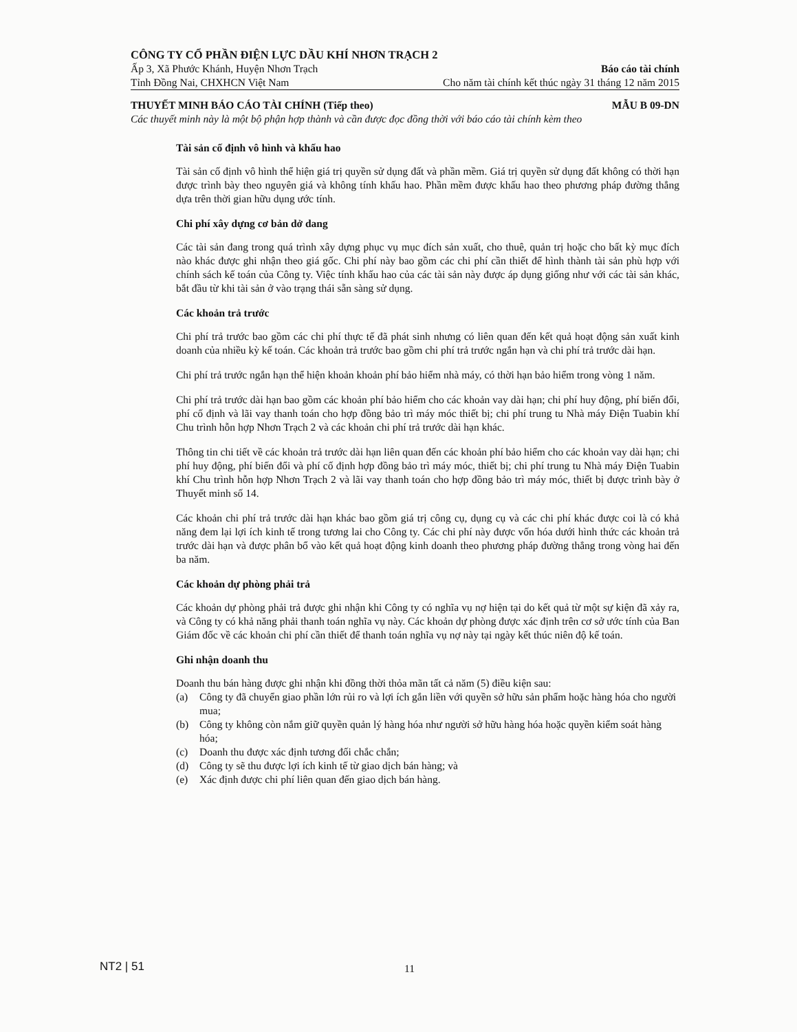CÔNG TY CỔ PHẦN ĐIỆN LỰC DẦU KHÍ NHƠN TRẠCH 2
Ấp 3, Xã Phước Khánh, Huyện Nhơn Trạch Báo cáo tài chính
Tỉnh Đồng Nai, CHXHCN Việt Nam Cho năm tài chính kết thúc ngày 31 tháng 12 năm 2015
THUYẾT MINH BÁO CÁO TÀI CHÍNH (Tiếp theo) MẪU B 09-DN
Các thuyết minh này là một bộ phận hợp thành và cần được đọc đồng thời với báo cáo tài chính kèm theo
Tài sản cố định vô hình và khấu hao
Tài sản cố định vô hình thể hiện giá trị quyền sử dụng đất và phần mềm. Giá trị quyền sử dụng đất không có thời hạn được trình bày theo nguyên giá và không tính khấu hao. Phần mềm được khấu hao theo phương pháp đường thẳng dựa trên thời gian hữu dụng ước tính.
Chi phí xây dựng cơ bản dở dang
Các tài sản đang trong quá trình xây dựng phục vụ mục đích sản xuất, cho thuê, quản trị hoặc cho bất kỳ mục đích nào khác được ghi nhận theo giá gốc. Chi phí này bao gồm các chi phí cần thiết để hình thành tài sản phù hợp với chính sách kế toán của Công ty. Việc tính khấu hao của các tài sản này được áp dụng giống như với các tài sản khác, bắt đầu từ khi tài sản ở vào trạng thái sẵn sàng sử dụng.
Các khoản trả trước
Chi phí trả trước bao gồm các chi phí thực tế đã phát sinh nhưng có liên quan đến kết quả hoạt động sản xuất kinh doanh của nhiều kỳ kế toán. Các khoản trả trước bao gồm chi phí trả trước ngắn hạn và chi phí trả trước dài hạn.
Chi phí trả trước ngắn hạn thể hiện khoản khoản phí bảo hiểm nhà máy, có thời hạn bảo hiểm trong vòng 1 năm.
Chi phí trả trước dài hạn bao gồm các khoản phí bảo hiểm cho các khoản vay dài hạn; chi phí huy động, phí biến đổi, phí cố định và lãi vay thanh toán cho hợp đồng bảo trì máy móc thiết bị; chi phí trung tu Nhà máy Điện Tuabin khí Chu trình hỗn hợp Nhơn Trạch 2 và các khoản chi phí trả trước dài hạn khác.
Thông tin chi tiết về các khoản trả trước dài hạn liên quan đến các khoản phí bảo hiểm cho các khoản vay dài hạn; chi phí huy động, phí biến đổi và phí cố định hợp đồng bảo trì máy móc, thiết bị; chi phí trung tu Nhà máy Điện Tuabin khí Chu trình hỗn hợp Nhơn Trạch 2 và lãi vay thanh toán cho hợp đồng bảo trì máy móc, thiết bị được trình bày ở Thuyết minh số 14.
Các khoản chi phí trả trước dài hạn khác bao gồm giá trị công cụ, dụng cụ và các chi phí khác được coi là có khả năng đem lại lợi ích kinh tế trong tương lai cho Công ty. Các chi phí này được vốn hóa dưới hình thức các khoản trả trước dài hạn và được phân bổ vào kết quả hoạt động kinh doanh theo phương pháp đường thẳng trong vòng hai đến ba năm.
Các khoản dự phòng phải trả
Các khoản dự phòng phải trả được ghi nhận khi Công ty có nghĩa vụ nợ hiện tại do kết quả từ một sự kiện đã xảy ra, và Công ty có khả năng phải thanh toán nghĩa vụ này. Các khoản dự phòng được xác định trên cơ sở ước tính của Ban Giám đốc về các khoản chi phí cần thiết để thanh toán nghĩa vụ nợ này tại ngày kết thúc niên độ kế toán.
Ghi nhận doanh thu
Doanh thu bán hàng được ghi nhận khi đồng thời thỏa mãn tất cả năm (5) điều kiện sau:
(a) Công ty đã chuyển giao phần lớn rủi ro và lợi ích gắn liền với quyền sở hữu sản phẩm hoặc hàng hóa cho người mua;
(b) Công ty không còn nắm giữ quyền quản lý hàng hóa như người sở hữu hàng hóa hoặc quyền kiểm soát hàng hóa;
(c) Doanh thu được xác định tương đối chắc chắn;
(d) Công ty sẽ thu được lợi ích kinh tế từ giao dịch bán hàng; và
(e) Xác định được chi phí liên quan đến giao dịch bán hàng.
NT2 | 51 11